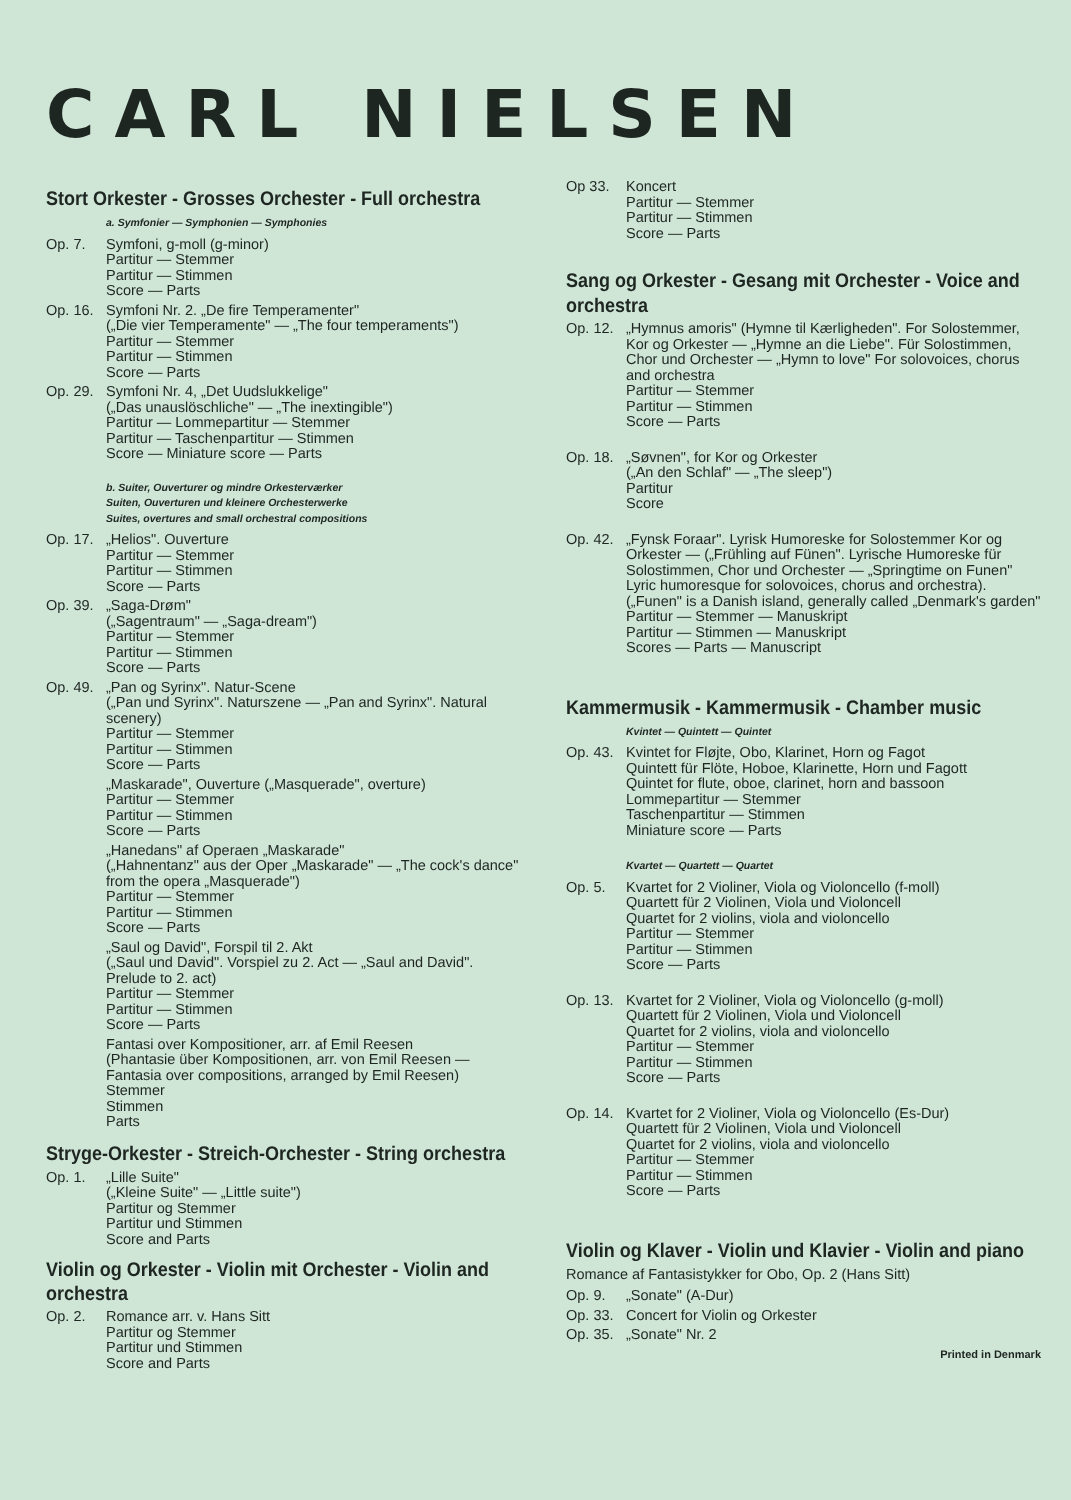CARL NIELSEN
Stort Orkester - Grosses Orchester - Full orchestra
a. Symfonier — Symphonien — Symphonies
Op. 7. Symfoni, g-moll (g-minor)
Partitur — Stemmer
Partitur — Stimmen
Score — Parts
Op. 16.
Symfoni Nr. 2. „De fire Temperamenter"
(„Die vier Temperamente" — „The four temperaments")
Partitur — Stemmer
Partitur — Stimmen
Score — Parts
Op. 29.
Symfoni Nr. 4, „Det Uudslukkelige"
(„Das unauslöschliche" — „The inextingible")
Partitur — Lommepartitur — Stemmer
Partitur — Taschenpartitur — Stimmen
Score — Miniature score — Parts
b. Suiter, Ouverturer og mindre Orkesterværker
Suiten, Ouverturen und kleinere Orchesterwerke
Suites, overtures and small orchestral compositions
Op. 17.
„Helios". Ouverture
Partitur — Stemmer
Partitur — Stimmen
Score — Parts
Op. 39.
„Saga-Drøm"
(„Sagentraum" — „Saga-dream")
Partitur — Stemmer
Partitur — Stimmen
Score — Parts
Op. 49.
„Pan og Syrinx". Natur-Scene
(„Pan und Syrinx". Naturszene — „Pan and Syrinx". Natural scenery)
Partitur — Stemmer
Partitur — Stimmen
Score — Parts
„Maskarade", Ouverture („Masquerade", overture)
Partitur — Stemmer
Partitur — Stimmen
Score — Parts
„Hanedans" af Operaen „Maskarade"
(„Hahnentanz" aus der Oper „Maskarade" — „The cock's dance" from the opera „Masquerade")
Partitur — Stemmer
Partitur — Stimmen
Score — Parts
„Saul og David", Forspil til 2. Akt
(„Saul und David". Vorspiel zu 2. Act — „Saul and David". Prelude to 2. act)
Partitur — Stemmer
Partitur — Stimmen
Score — Parts
Fantasi over Kompositioner, arr. af Emil Reesen
(Phantasie über Kompositionen, arr. von Emil Reesen — Fantasia over compositions, arranged by Emil Reesen)
Stemmer
Stimmen
Parts
Stryge-Orkester - Streich-Orchester - String orchestra
Op. 1. „Lille Suite"
(„Kleine Suite" — „Little suite")
Partitur og Stemmer
Partitur und Stimmen
Score and Parts
Violin og Orkester - Violin mit Orchester - Violin and orchestra
Op. 2. Romance arr. v. Hans Sitt
Partitur og Stemmer
Partitur und Stimmen
Score and Parts
Op 33. Koncert
Partitur — Stemmer
Partitur — Stimmen
Score — Parts
Sang og Orkester - Gesang mit Orchester - Voice and orchestra
Op. 12.
„Hymnus amoris" (Hymne til Kærligheden". For Solostemmer, Kor og Orkester — „Hymne an die Liebe". Für Solostimmen, Chor und Orchester — „Hymn to love" For solovoices, chorus and orchestra
Partitur — Stemmer
Partitur — Stimmen
Score — Parts
Op. 18.
„Søvnen", for Kor og Orkester
(„An den Schlaf" — „The sleep")
Partitur
Score
Op. 42.
„Fynsk Foraar". Lyrisk Humoreske for Solostemmer Kor og Orkester — („Frühling auf Fünen". Lyrische Humoreske für Solostimmen, Chor und Orchester — „Springtime on Funen" Lyric humoresque for solovoices, chorus and orchestra). („Funen" is a Danish island, generally called „Denmark's garden"
Partitur — Stemmer — Manuskript
Partitur — Stimmen — Manuskript
Scores — Parts — Manuscript
Kammermusik - Kammermusik - Chamber music
Kvintet — Quintett — Quintet
Op. 43.
Kvintet for Fløjte, Obo, Klarinet, Horn og Fagot
Quintett für Flöte, Hoboe, Klarinette, Horn und Fagott
Quintet for flute, oboe, clarinet, horn and bassoon
Lommepartitur — Stemmer
Taschenpartitur — Stimmen
Miniature score — Parts
Kvartet — Quartett — Quartet
Op. 5. Kvartet for 2 Violiner, Viola og Violoncello (f-moll)
Quartett für 2 Violinen, Viola und Violoncell
Quartet for 2 violins, viola and violoncello
Partitur — Stemmer
Partitur — Stimmen
Score — Parts
Op. 13.
Kvartet for 2 Violiner, Viola og Violoncello (g-moll)
Quartett für 2 Violinen, Viola und Violoncell
Quartet for 2 violins, viola and violoncello
Partitur — Stemmer
Partitur — Stimmen
Score — Parts
Op. 14.
Kvartet for 2 Violiner, Viola og Violoncello (Es-Dur)
Quartett für 2 Violinen, Viola und Violoncell
Quartet for 2 violins, viola and violoncello
Partitur — Stemmer
Partitur — Stimmen
Score — Parts
Violin og Klaver - Violin und Klavier - Violin and piano
Romance af Fantasistykker for Obo, Op. 2 (Hans Sitt)
Op. 9. „Sonate" (A-Dur)
Op. 33.
Concert for Violin og Orkester
Op. 35.
„Sonate" Nr. 2
Printed in Denmark